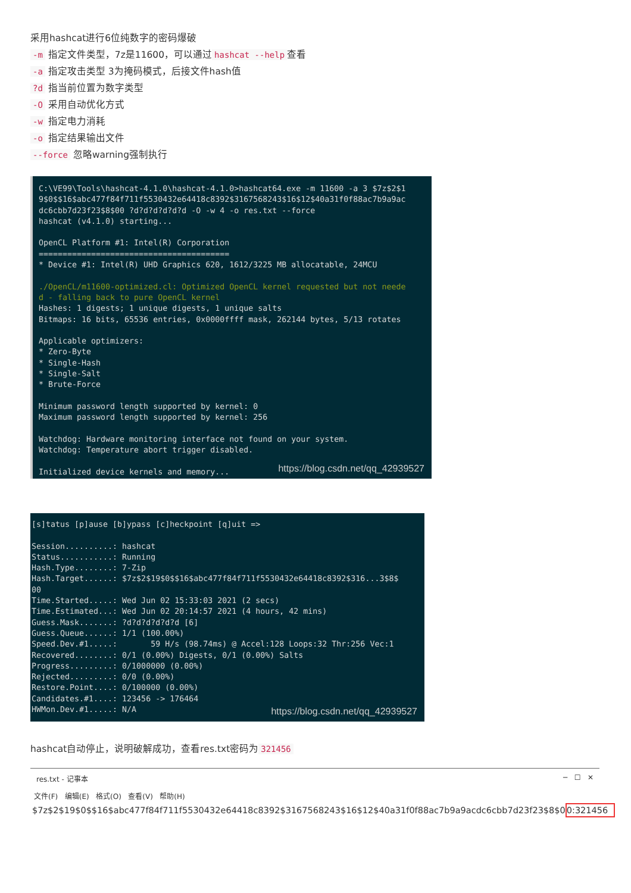采用hashcat进行6位纯数字的密码爆破
-m 指定文件类型，7z是11600，可以通过 hashcat --help 查看
-a 指定攻击类型 3为掩码模式，后接文件hash值
?d 指当前位置为数字类型
-O 采用自动优化方式
-w 指定电力消耗
-o 指定结果输出文件
--force 忽略warning强制执行
C:\VE99\Tools\hashcat-4.1.0\hashcat-4.1.0>hashcat64.exe -m 11600 -a 3 $7z$2$1 9$0$$16$abc477f84f711f5530432e64418c8392$3167568243$16$12$40a31f0f88ac7b9a9ac dc6cbb7d23f23$8$00 ?d?d?d?d?d?d -O -w 4 -o res.txt --force hashcat (v4.1.0) starting... OpenCL Platform #1: Intel(R) Corporation ======================================== * Device #1: Intel(R) UHD Graphics 620, 1612/3225 MB allocatable, 24MCU ./OpenCL/m11600-optimized.cl: Optimized OpenCL kernel requested but not neede d - falling back to pure OpenCL kernel Hashes: 1 digests; 1 unique digests, 1 unique salts Bitmaps: 16 bits, 65536 entries, 0x0000ffff mask, 262144 bytes, 5/13 rotates Applicable optimizers: * Zero-Byte * Single-Hash * Single-Salt * Brute-Force Minimum password length supported by kernel: 0 Maximum password length supported by kernel: 256 Watchdog: Hardware monitoring interface not found on your system. Watchdog: Temperature abort trigger disabled. Initialized device kernels and memory...
https://blog.csdn.net/qq_42939527
[s]tatus [p]ause [b]ypass [c]heckpoint [q]uit => Session..........: hashcat Status...........: Running Hash.Type........: 7-Zip Hash.Target......: $7z$2$19$0$$16$abc477f84f711f5530432e64418c8392$316...3$8$ 00 Time.Started.....: Wed Jun 02 15:33:03 2021 (2 secs) Time.Estimated...: Wed Jun 02 20:14:57 2021 (4 hours, 42 mins) Guess.Mask.......: ?d?d?d?d?d?d [6] Guess.Queue......: 1/1 (100.00%) Speed.Dev.#1.....: 59 H/s (98.74ms) @ Accel:128 Loops:32 Thr:256 Vec:1 Recovered........: 0/1 (0.00%) Digests, 0/1 (0.00%) Salts Progress.........: 0/1000000 (0.00%) Rejected.........: 0/0 (0.00%) Restore.Point....: 0/100000 (0.00%) Candidates.#1....: 123456 -> 176464 HWMon.Dev.#1.....: N/A
https://blog.csdn.net/qq_42939527
hashcat自动停止，说明破解成功，查看res.txt密码为 321456
res.txt - 记事本 ─ ☐ ✕
文件(F) 编辑(E) 格式(O) 查看(V) 帮助(H)
$7z$2$19$0$$16$abc477f84f711f5530432e64418c8392$3167568243$16$12$40a31f0f88ac7b9a9acdc6cbb7d23f23$8$00:321456